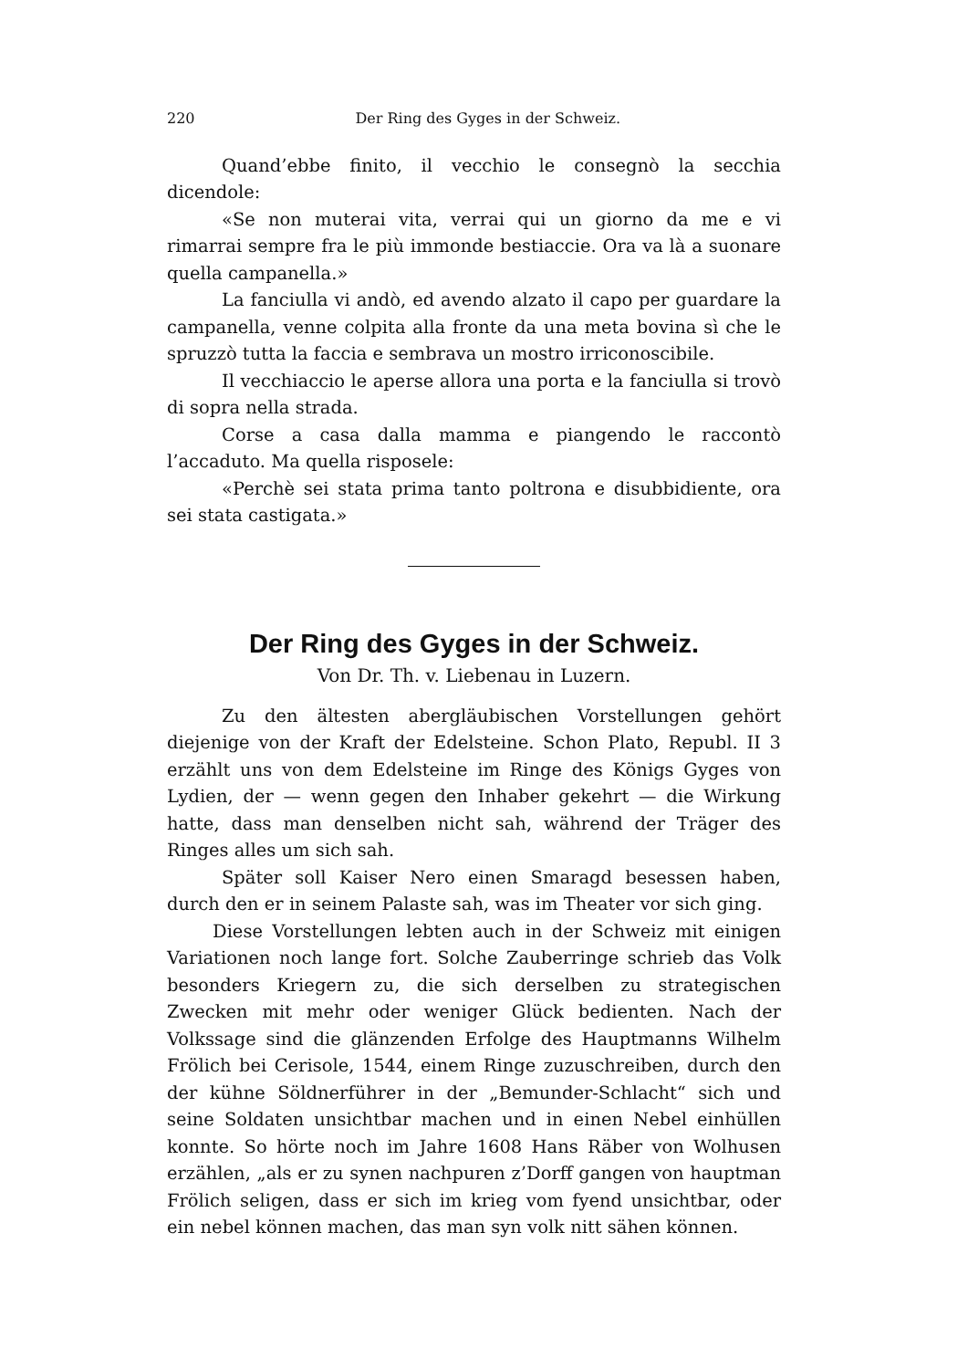220 Der Ring des Gyges in der Schweiz.
Quand’ebbe finito, il vecchio le consegnò la secchia dicendole:
«Se non muterai vita, verrai qui un giorno da me e vi rimarrai sempre fra le più immonde bestiaccie. Ora va là a suonare quella campanella.»
La fanciulla vi andò, ed avendo alzato il capo per guardare la campanella, venne colpita alla fronte da una meta bovina sì che le spruzzò tutta la faccia e sembrava un mostro irriconoscibile.
Il vecchiaccio le aperse allora una porta e la fanciulla si trovò di sopra nella strada.
Corse a casa dalla mamma e piangendo le raccontò l’accaduto. Ma quella risposele:
«Perchè sei stata prima tanto poltrona e disubbidiente, ora sei stata castigata.»
Der Ring des Gyges in der Schweiz.
Von Dr. Th. v. Liebenau in Luzern.
Zu den ältesten abergläubischen Vorstellungen gehört diejenige von der Kraft der Edelsteine. Schon Plato, Republ. II 3 erzählt uns von dem Edelsteine im Ringe des Königs Gyges von Lydien, der — wenn gegen den Inhaber gekehrt — die Wirkung hatte, dass man denselben nicht sah, während der Träger des Ringes alles um sich sah.
Später soll Kaiser Nero einen Smaragd besessen haben, durch den er in seinem Palaste sah, was im Theater vor sich ging.
Diese Vorstellungen lebten auch in der Schweiz mit einigen Variationen noch lange fort. Solche Zauberringe schrieb das Volk besonders Kriegern zu, die sich derselben zu strategischen Zwecken mit mehr oder weniger Glück bedienten. Nach der Volkssage sind die glänzenden Erfolge des Hauptmanns Wilhelm Frölich bei Cerisole, 1544, einem Ringe zuzuschreiben, durch den der kühne Söldnerführer in der „Bemunder-Schlacht“ sich und seine Soldaten unsichtbar machen und in einen Nebel einhüllen konnte. So hörte noch im Jahre 1608 Hans Räber von Wolhusen erzählen, „als er zu synen nachpuren z’Dorff gangen von hauptman Frölich seligen, dass er sich im krieg vom fyend unsichtbar, oder ein nebel können machen, das man syn volk nitt sähen können.